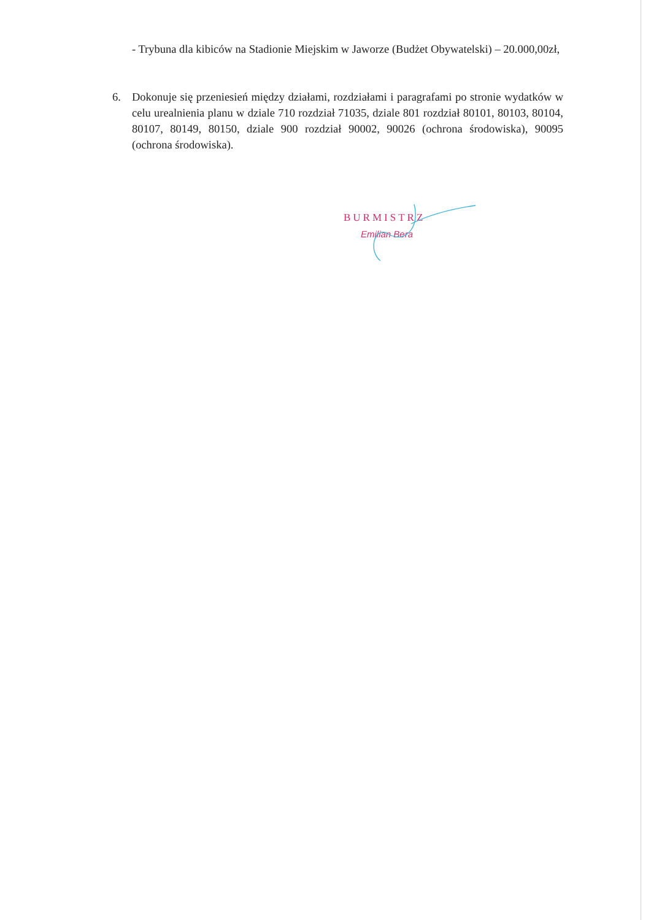- Trybuna dla kibiców na Stadionie Miejskim w Jaworze (Budżet Obywatelski) – 20.000,00zł,
6.
Dokonuje się przeniesień między działami, rozdziałami i paragrafami po stronie wydatków w celu urealnienia planu w dziale 710 rozdział 71035, dziale 801 rozdział 80101, 80103, 80104, 80107, 80149, 80150, dziale 900 rozdział 90002, 90026 (ochrona środowiska), 90095 (ochrona środowiska).
BURMISTRZ
Emilian Bera